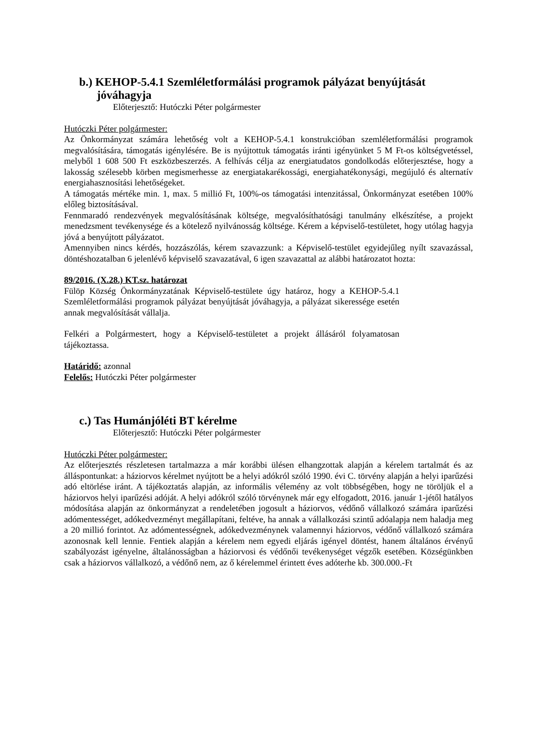b.) KEHOP-5.4.1 Szemléletformálási programok pályázat benyújtását jóváhagyja
Előterjesztő: Hutóczki Péter polgármester
Hutóczki Péter polgármester:
Az Önkormányzat számára lehetőség volt a KEHOP-5.4.1 konstrukcióban szemléletformálási programok megvalósítására, támogatás igénylésére. Be is nyújtottuk támogatás iránti igényünket 5 M Ft-os költségvetéssel, melyből 1 608 500 Ft eszközbeszerzés. A felhívás célja az energiatudatos gondolkodás előterjesztése, hogy a lakosság szélesebb körben megismerhesse az energiatakarékossági, energiahatékonysági, megújuló és alternatív energiahasznosítási lehetőségeket.
A támogatás mértéke min. 1, max. 5 millió Ft, 100%-os támogatási intenzitással, Önkormányzat esetében 100% előleg biztosításával.
Fennmaradó rendezvények megvalósításának költsége, megvalósíthatósági tanulmány elkészítése, a projekt menedzsment tevékenysége és a kötelező nyilvánosság költsége. Kérem a képviselő-testületet, hogy utólag hagyja jóvá a benyújtott pályázatot.
Amennyiben nincs kérdés, hozzászólás, kérem szavazzunk: a Képviselő-testület egyidejűleg nyílt szavazással, döntéshozatalban 6 jelenlévő képviselő szavazatával, 6 igen szavazattal az alábbi határozatot hozta:
89/2016. (X.28.) KT.sz. határozat
Fülöp Község Önkormányzatának Képviselő-testülete úgy határoz, hogy a KEHOP-5.4.1 Szemléletformálási programok pályázat benyújtását jóváhagyja, a pályázat sikeressége esetén annak megvalósítását vállalja.
Felkéri a Polgármestert, hogy a Képviselő-testületet a projekt állásáról folyamatosan tájékoztassa.
Határidő: azonnal
Felelős: Hutóczki Péter polgármester
c.) Tas Humánjóléti BT kérelme
Előterjesztő: Hutóczki Péter polgármester
Hutóczki Péter polgármester:
Az előterjesztés részletesen tartalmazza a már korábbi ülésen elhangzottak alapján a kérelem tartalmát és az álláspontunkat: a háziorvos kérelmet nyújtott be a helyi adókról szóló 1990. évi C. törvény alapján a helyi iparűzési adó eltörlése iránt. A tájékoztatás alapján, az informális vélemény az volt többségében, hogy ne töröljük el a háziorvos helyi iparűzési adóját. A helyi adókról szóló törvénynek már egy elfogadott, 2016. január 1-jétől hatályos módosítása alapján az önkormányzat a rendeletében jogosult a háziorvos, védőnő vállalkozó számára iparűzési adómentességet, adókedvezményt megállapítani, feltéve, ha annak a vállalkozási szintű adóalapja nem haladja meg a 20 millió forintot. Az adómentességnek, adókedvezménynek valamennyi háziorvos, védőnő vállalkozó számára azonosnak kell lennie. Fentiek alapján a kérelem nem egyedi eljárás igényel döntést, hanem általános érvényű szabályozást igényelne, általánosságban a háziorvosi és védőnői tevékenységet végzők esetében. Községünkben csak a háziorvos vállalkozó, a védőnő nem, az ő kérelemmel érintett éves adóterhe kb. 300.000.-Ft